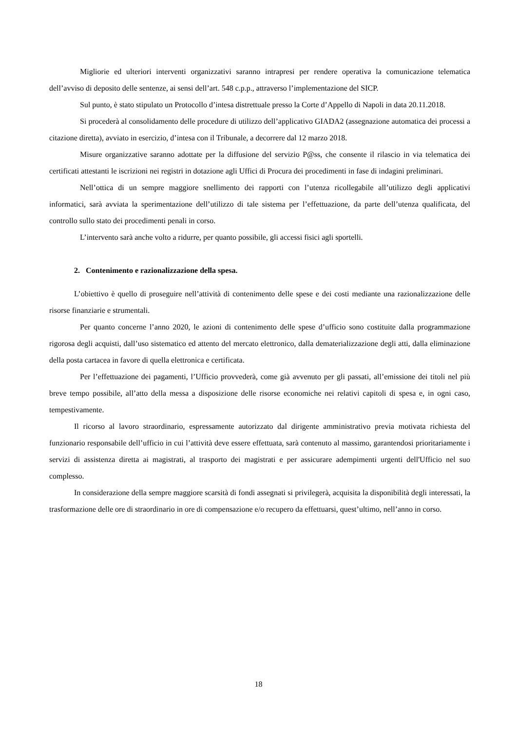Migliorie ed ulteriori interventi organizzativi saranno intrapresi per rendere operativa la comunicazione telematica dell’avviso di deposito delle sentenze, ai sensi dell’art. 548 c.p.p., attraverso l’implementazione del SICP.
Sul punto, è stato stipulato un Protocollo d’intesa distrettuale presso la Corte d’Appello di Napoli in data 20.11.2018.
Si procederà al consolidamento delle procedure di utilizzo dell’applicativo GIADA2 (assegnazione automatica dei processi a citazione diretta), avviato in esercizio, d’intesa con il Tribunale, a decorrere dal 12 marzo 2018.
Misure organizzative saranno adottate per la diffusione del servizio P@ss, che consente il rilascio in via telematica dei certificati attestanti le iscrizioni nei registri in dotazione agli Uffici di Procura dei procedimenti in fase di indagini preliminari.
Nell’ottica di un sempre maggiore snellimento dei rapporti con l’utenza ricollegabile all’utilizzo degli applicativi informatici, sarà avviata la sperimentazione dell’utilizzo di tale sistema per l’effettuazione, da parte dell’utenza qualificata, del controllo sullo stato dei procedimenti penali in corso.
L’intervento sarà anche volto a ridurre, per quanto possibile, gli accessi fisici agli sportelli.
2. Contenimento e razionalizzazione della spesa.
L’obiettivo è quello di proseguire nell’attività di contenimento delle spese e dei costi mediante una razionalizzazione delle risorse finanziarie e strumentali.
Per quanto concerne l’anno 2020, le azioni di contenimento delle spese d’ufficio sono costituite dalla programmazione rigorosa degli acquisti, dall’uso sistematico ed attento del mercato elettronico, dalla dematerializzazione degli atti, dalla eliminazione della posta cartacea in favore di quella elettronica e certificata.
Per l’effettuazione dei pagamenti, l’Ufficio provvederà, come già avvenuto per gli passati, all’emissione dei titoli nel più breve tempo possibile, all’atto della messa a disposizione delle risorse economiche nei relativi capitoli di spesa e, in ogni caso, tempestivamente.
Il ricorso al lavoro straordinario, espressamente autorizzato dal dirigente amministrativo previa motivata richiesta del funzionario responsabile dell’ufficio in cui l’attività deve essere effettuata, sarà contenuto al massimo, garantendosi prioritariamente i servizi di assistenza diretta ai magistrati, al trasporto dei magistrati e per assicurare adempimenti urgenti dell'Ufficio nel suo complesso.
In considerazione della sempre maggiore scarsità di fondi assegnati si privilegerà, acquisita la disponibilità degli interessati, la trasformazione delle ore di straordinario in ore di compensazione e/o recupero da effettuarsi, quest’ultimo, nell’anno in corso.
18